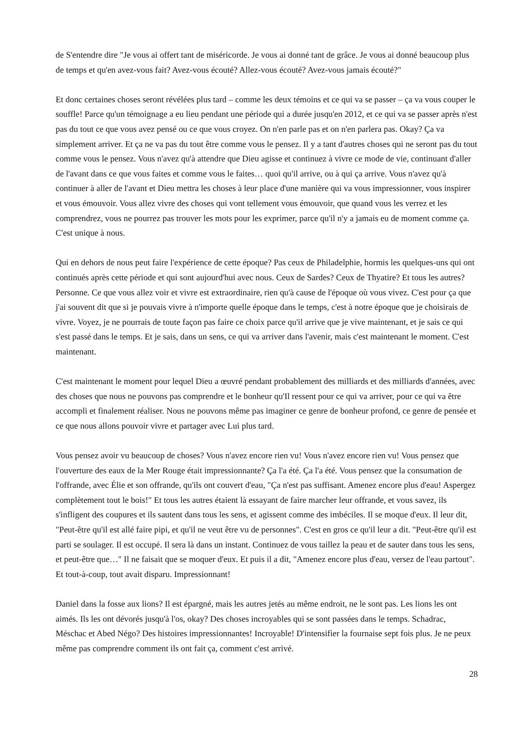de S'entendre dire "Je vous ai offert tant de miséricorde. Je vous ai donné tant de grâce. Je vous ai donné beaucoup plus de temps et qu'en avez-vous fait? Avez-vous écouté? Allez-vous écouté? Avez-vous jamais écouté?"
Et donc certaines choses seront révélées plus tard – comme les deux témoins et ce qui va se passer – ça va vous couper le souffle! Parce qu'un témoignage a eu lieu pendant une période qui a durée jusqu'en 2012, et ce qui va se passer après n'est pas du tout ce que vous avez pensé ou ce que vous croyez. On n'en parle pas et on n'en parlera pas. Okay? Ça va simplement arriver. Et ça ne va pas du tout être comme vous le pensez. Il y a tant d'autres choses qui ne seront pas du tout comme vous le pensez. Vous n'avez qu'à attendre que Dieu agisse et continuez à vivre ce mode de vie, continuant d'aller de l'avant dans ce que vous faites et comme vous le faites… quoi qu'il arrive, ou à qui ça arrive. Vous n'avez qu'à continuer à aller de l'avant et Dieu mettra les choses à leur place d'une manière qui va vous impressionner, vous inspirer et vous émouvoir. Vous allez vivre des choses qui vont tellement vous émouvoir, que quand vous les verrez et les comprendrez, vous ne pourrez pas trouver les mots pour les exprimer, parce qu'il n'y a jamais eu de moment comme ça. C'est unique à nous.
Qui en dehors de nous peut faire l'expérience de cette époque? Pas ceux de Philadelphie, hormis les quelques-uns qui ont continués après cette période et qui sont aujourd'hui avec nous. Ceux de Sardes? Ceux de Thyatire? Et tous les autres? Personne. Ce que vous allez voir et vivre est extraordinaire, rien qu'à cause de l'époque où vous vivez. C'est pour ça que j'ai souvent dit que si je pouvais vivre à n'importe quelle époque dans le temps, c'est à notre époque que je choisirais de vivre. Voyez, je ne pourrais de toute façon pas faire ce choix parce qu'il arrive que je vive maintenant, et je sais ce qui s'est passé dans le temps. Et je sais, dans un sens, ce qui va arriver dans l'avenir, mais c'est maintenant le moment. C'est maintenant.
C'est maintenant le moment pour lequel Dieu a œuvré pendant probablement des milliards et des milliards d'années, avec des choses que nous ne pouvons pas comprendre et le bonheur qu'Il ressent pour ce qui va arriver, pour ce qui va être accompli et finalement réaliser. Nous ne pouvons même pas imaginer ce genre de bonheur profond, ce genre de pensée et ce que nous allons pouvoir vivre et partager avec Lui plus tard.
Vous pensez avoir vu beaucoup de choses? Vous n'avez encore rien vu! Vous n'avez encore rien vu! Vous pensez que l'ouverture des eaux de la Mer Rouge était impressionnante? Ça l'a été. Ça l'a été. Vous pensez que la consumation de l'offrande, avec Élie et son offrande, qu'ils ont couvert d'eau, "Ça n'est pas suffisant. Amenez encore plus d'eau! Aspergez complètement tout le bois!" Et tous les autres étaient là essayant de faire marcher leur offrande, et vous savez, ils s'infligent des coupures et ils sautent dans tous les sens, et agissent comme des imbéciles. Il se moque d'eux. Il leur dit, "Peut-être qu'il est allé faire pipi, et qu'il ne veut être vu de personnes". C'est en gros ce qu'il leur a dit. "Peut-être qu'il est parti se soulager. Il est occupé. Il sera là dans un instant. Continuez de vous taillez la peau et de sauter dans tous les sens, et peut-être que…" Il ne faisait que se moquer d'eux. Et puis il a dit, "Amenez encore plus d'eau, versez de l'eau partout". Et tout-à-coup, tout avait disparu. Impressionnant!
Daniel dans la fosse aux lions? Il est épargné, mais les autres jetés au même endroit, ne le sont pas. Les lions les ont aimés. Ils les ont dévorés jusqu'à l'os, okay? Des choses incroyables qui se sont passées dans le temps. Schadrac, Méschac et Abed Négo? Des histoires impressionnantes! Incroyable! D'intensifier la fournaise sept fois plus. Je ne peux même pas comprendre comment ils ont fait ça, comment c'est arrivé.
28